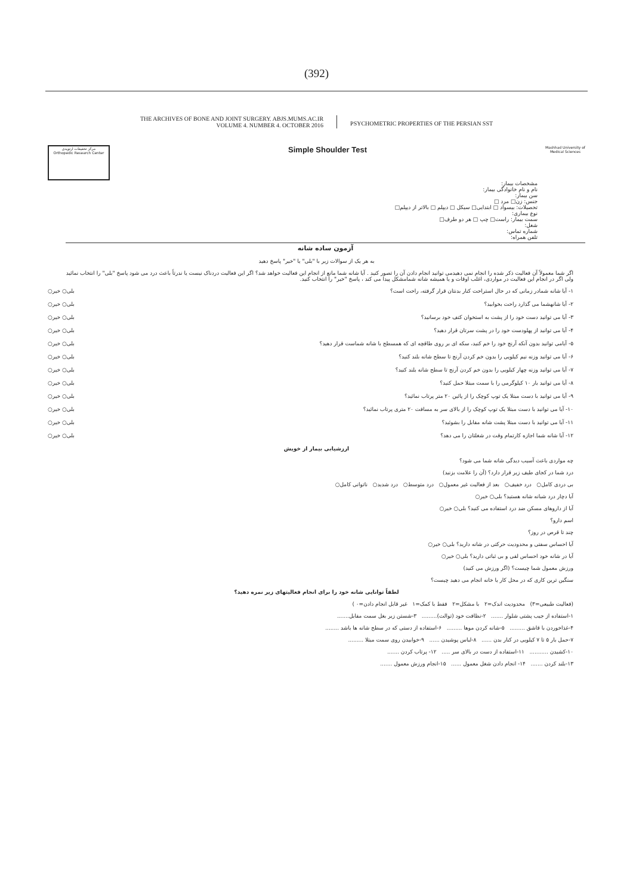(392)
THE ARCHIVES OF BONE AND JOINT SURGERY. ABJS.MUMS.AC.IR
VOLUME 4. NUMBER 4. OCTOBER 2016
PSYCHOMETRIC PROPERTIES OF THE PERSIAN SST
مرکز تحقیقات ارتوپدی
Orthopedic Research Center
Simple Shoulder Test
Mashhad University of
Medical Sciences
مشخصات بیمار:
نام و نام خانوادگی بیمار:
سن بیمار:
جنس: زن□ مرد □
تحصیلات: بیسواد □ ابتدایی□ سیکل □ دیپلم □ بالاتر از دیپلم□
نوع بیماری:
سمت بیمار: راست□ چپ □ هر دو طرف□
شغل:
شماره تماس:
تلفن همراه:
آزمون ساده شانه
به هر یک از سوالات زیر با "بلی" یا "خیر" پاسخ دهید
اگر شما معمولاً آن فعالیت ذکر شده را انجام نمی دهیدمی توانید انجام دادن آن را تصور کنید . آیا شانه شما مانع از انجام این فعالیت خواهد شد؟ اگر این فعالیت دردناک نیست یا ندرتاً باعث درد می شود پاسخ "بلی" را انتخاب نمائید ولی اگر در انجام این فعالیت در مواردی، اغلب اوقات و یا همیشه شانه شمامشکل پیدا می کند ، پاسخ "خیر" را انتخاب کنید.
۱- آیا شانه شمادر زمانی که در حال استراحت کنار بدنتان قرار گرفته، راحت است؟ بلی○ خیر○
۲- آیا شانهشما می گذارد راحت بخوابید؟ بلی○ خیر○
۳- آیا می توانید دست خود را از پشت به استخوان کتف خود برسانید؟ بلی○ خیر○
۴- آیا می توانید از پهلودست خود را در پشت سرتان قرار دهید؟ بلی○ خیر○
۵- آیامی توانید بدون آنکه آرنج خود را خم کنید، سکه ای بر روی طاقچه ای که همسطح با شانه شماست قرار دهید؟ بلی○ خیر○
۶- آیا می توانید وزنه نیم کیلویی را بدون خم کردن آرنج تا سطح شانه بلند کنید؟ بلی○ خیر○
۷- آیا می توانید وزنه چهار کیلویی را بدون خم کردن آرنج تا سطح شانه بلند کنید؟ بلی○ خیر○
۸- آیا می توانید بار ۱۰ کیلوگرمی را با سمت مبتلا حمل کنید؟ بلی○ خیر○
۹- آیا می توانید با دست مبتلا یک توپ کوچک را از پائین ۲۰ متر پرتاب نمائید؟ بلی○ خیر○
۱۰- آیا می توانید با دست مبتلا یک توپ کوچک را از بالای سر به مسافت ۲۰ متری پرتاب نمائید؟ بلی○ خیر○
۱۱- آیا می توانید با دست مبتلا پشت شانه مقابل را بشوئید؟ بلی○ خیر○
۱۲- آیا شانه شما اجازه کارتمام وقت در شغلتان را می دهد؟ بلی○ خیر○
ارزشیابی بیمار از خویش
چه مواردی باعث آسیب دیدگی شانه شما می شود؟
درد شما در کجای طیف زیر قرار دارد؟ (آن را علامت بزنید)
بی دردی کامل○ درد خفیف○ بعد از فعالیت غیر معمول○ درد متوسط○ درد شدید○ ناتوانی کامل○
آیا دچار درد شبانه شانه هستید؟ بلی○ خیر○
آیا از داروهای مسکن ضد درد استفاده می کنید؟ بلی○ خیر○
اسم دارو؟
چند تا قرص در روز؟
آیا احساس سفتی و محدودیت حرکتی در شانه دارید؟ بلی○ خیر○
آیا در شانه خود احساس لقی و بی ثباتی دارید؟ بلی○ خیر○
ورزش معمول شما چیست؟ (اگر ورزش می کنید)
سنگین ترین کاری که در محل کار یا خانه انجام می دهید چیست؟
لطفاً توانایی شانه خود را برای انجام فعالیتهای زیر نمره دهید؟
(فعالیت طبیعی=۳) محدودیت اندک=۲ با مشکل=۲ فقط با کمک=۱ غیر قابل انجام دادن=۰ )
۱-استفاده از جیب پشتی شلوار ....... ۲-نظافت خود (توالت)......... ۳-شستن زیر بغل سمت مقابل.......
۴-غذاخوردن با قاشق ......... ۵-شانه کردن موها ......... ۶-استفاده از دستی که در سطح شانه ها باشد ........
۷-حمل بار ۵ تا ۷ کیلویی در کنار بدن ...... ۸-لباس پوشیدن ...... ۹-خوابیدن روی سمت مبتلا .........
۱۰-کشیدن ........... ۱۱-استفاده از دست در بالای سر ..... ۱۲- پرتاب کردن .......
۱۳-بلند کردن ....... ۱۴- انجام دادن شغل معمول ...... ۱۵-انجام ورزش معمول .......